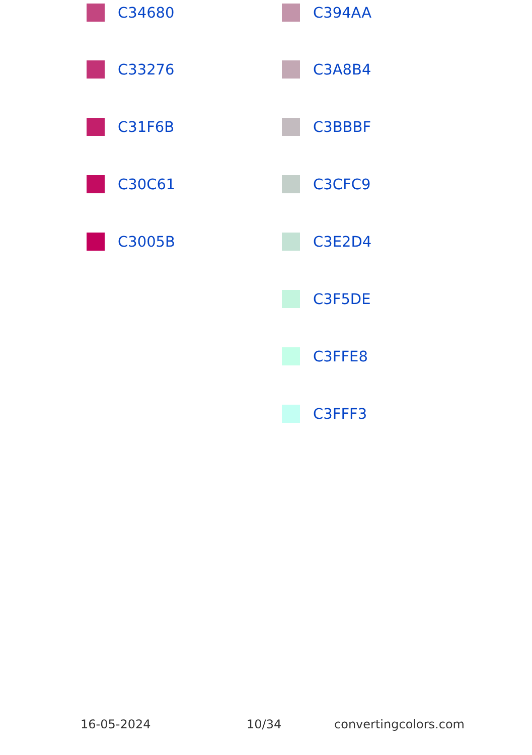C34680
C33276
C31F6B
C30C61
C3005B
C394AA
C3A8B4
C3BBBF
C3CFC9
C3E2D4
C3F5DE
C3FFE8
C3FFF3
16-05-2024 10/34 convertingcolors.com